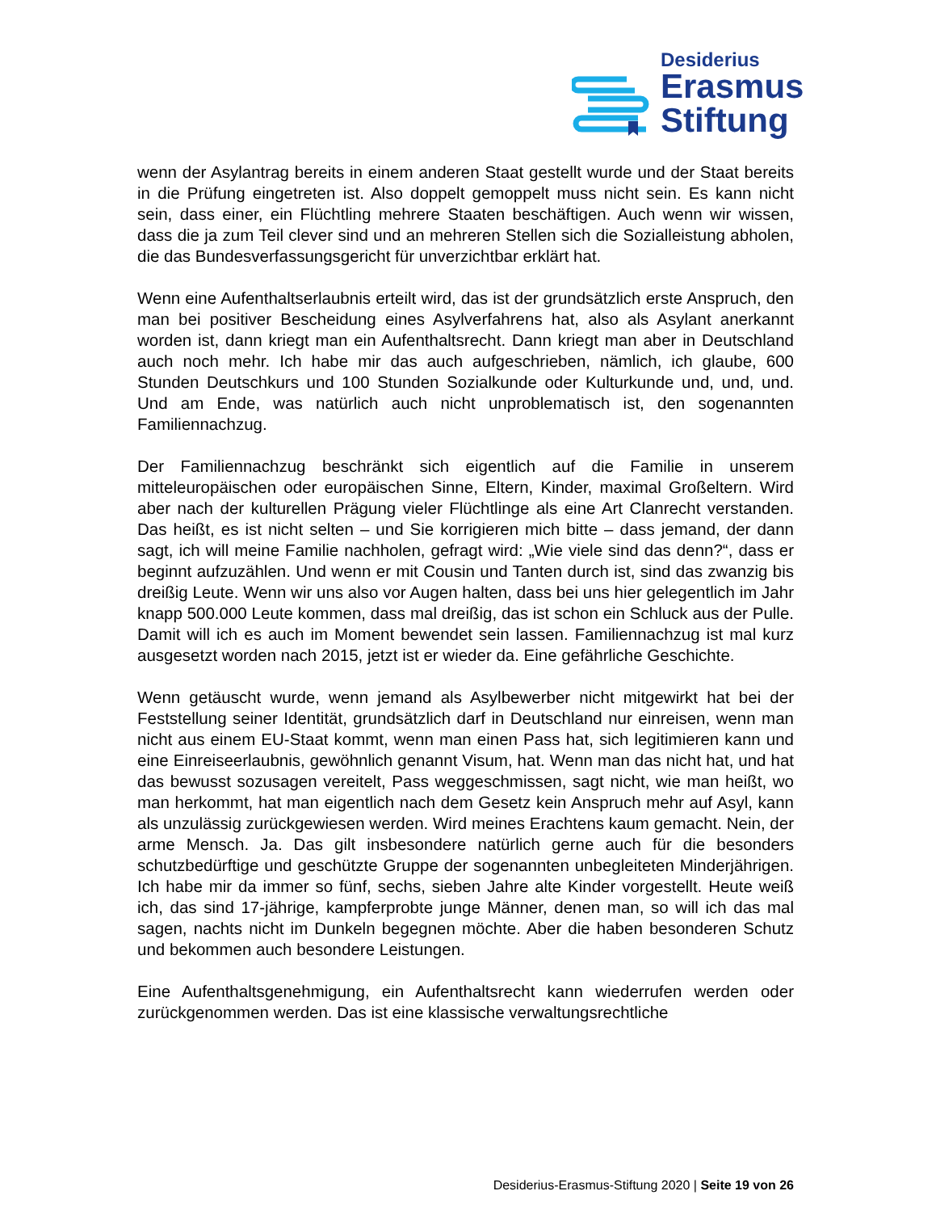Desiderius
Erasmus
Stiftung
wenn der Asylantrag bereits in einem anderen Staat gestellt wurde und der Staat bereits in die Prüfung eingetreten ist. Also doppelt gemoppelt muss nicht sein. Es kann nicht sein, dass einer, ein Flüchtling mehrere Staaten beschäftigen. Auch wenn wir wissen, dass die ja zum Teil clever sind und an mehreren Stellen sich die Sozialleistung abholen, die das Bundesverfassungsgericht für unverzichtbar erklärt hat.
Wenn eine Aufenthaltserlaubnis erteilt wird, das ist der grundsätzlich erste Anspruch, den man bei positiver Bescheidung eines Asylverfahrens hat, also als Asylant anerkannt worden ist, dann kriegt man ein Aufenthaltsrecht. Dann kriegt man aber in Deutschland auch noch mehr. Ich habe mir das auch aufgeschrieben, nämlich, ich glaube, 600 Stunden Deutschkurs und 100 Stunden Sozialkunde oder Kulturkunde und, und, und. Und am Ende, was natürlich auch nicht unproblematisch ist, den sogenannten Familiennachzug.
Der Familiennachzug beschränkt sich eigentlich auf die Familie in unserem mitteleuropäischen oder europäischen Sinne, Eltern, Kinder, maximal Großeltern. Wird aber nach der kulturellen Prägung vieler Flüchtlinge als eine Art Clanrecht verstanden. Das heißt, es ist nicht selten – und Sie korrigieren mich bitte – dass jemand, der dann sagt, ich will meine Familie nachholen, gefragt wird: „Wie viele sind das denn?“, dass er beginnt aufzuzählen. Und wenn er mit Cousin und Tanten durch ist, sind das zwanzig bis dreißig Leute. Wenn wir uns also vor Augen halten, dass bei uns hier gelegentlich im Jahr knapp 500.000 Leute kommen, dass mal dreißig, das ist schon ein Schluck aus der Pulle. Damit will ich es auch im Moment bewendet sein lassen. Familiennachzug ist mal kurz ausgesetzt worden nach 2015, jetzt ist er wieder da. Eine gefährliche Geschichte.
Wenn getäuscht wurde, wenn jemand als Asylbewerber nicht mitgewirkt hat bei der Feststellung seiner Identität, grundsätzlich darf in Deutschland nur einreisen, wenn man nicht aus einem EU-Staat kommt, wenn man einen Pass hat, sich legitimieren kann und eine Einreiseerlaubnis, gewöhnlich genannt Visum, hat. Wenn man das nicht hat, und hat das bewusst sozusagen vereitelt, Pass weggeschmissen, sagt nicht, wie man heißt, wo man herkommt, hat man eigentlich nach dem Gesetz kein Anspruch mehr auf Asyl, kann als unzulässig zurückgewiesen werden. Wird meines Erachtens kaum gemacht. Nein, der arme Mensch. Ja. Das gilt insbesondere natürlich gerne auch für die besonders schutzbedürftige und geschützte Gruppe der sogenannten unbegleiteten Minderjährigen. Ich habe mir da immer so fünf, sechs, sieben Jahre alte Kinder vorgestellt. Heute weiß ich, das sind 17-jährige, kampferprobte junge Männer, denen man, so will ich das mal sagen, nachts nicht im Dunkeln begegnen möchte. Aber die haben besonderen Schutz und bekommen auch besondere Leistungen.
Eine Aufenthaltsgenehmigung, ein Aufenthaltsrecht kann wiederrufen werden oder zurückgenommen werden. Das ist eine klassische verwaltungsrechtliche
Desiderius-Erasmus-Stiftung 2020 | Seite 19 von 26